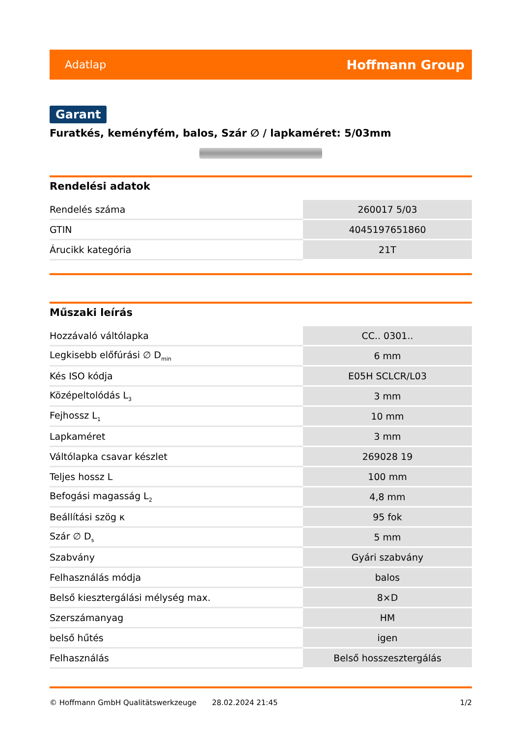Adatlap Hoffmann Group
Garant
Furatkés, keményfém, balos, Szár ∅ / lapkaméret: 5/03mm
Rendelési adatok
| Rendelés száma | 260017 5/03 |
| GTIN | 4045197651860 |
| Árucikk kategória | 21T |
Műszaki leírás
| Hozzávaló váltólapka | CC.. 0301.. |
| Legkisebb előfúrási ∅ D<sub>min</sub> | 6 mm |
| Kés ISO kódja | E05H SCLCR/L03 |
| Középeltolódás L<sub>3</sub> | 3 mm |
| Fejhossz L<sub>1</sub> | 10 mm |
| Lapkaméret | 3 mm |
| Váltólapka csavar készlet | 269028 19 |
| Teljes hossz L | 100 mm |
| Befogási magasság L<sub>2</sub> | 4,8 mm |
| Beállítási szög κ | 95 fok |
| Szár ∅ D<sub>s</sub> | 5 mm |
| Szabvány | Gyári szabvány |
| Felhasználás módja | balos |
| Belső kiesztergálási mélység max. | 8×D |
| Szerszámanyag | HM |
| belső hűtés | igen |
| Felhasználás | Belső hosszesztergálás |
© Hoffmann GmbH Qualitätswerkzeuge 28.02.2024 21:45 1/2